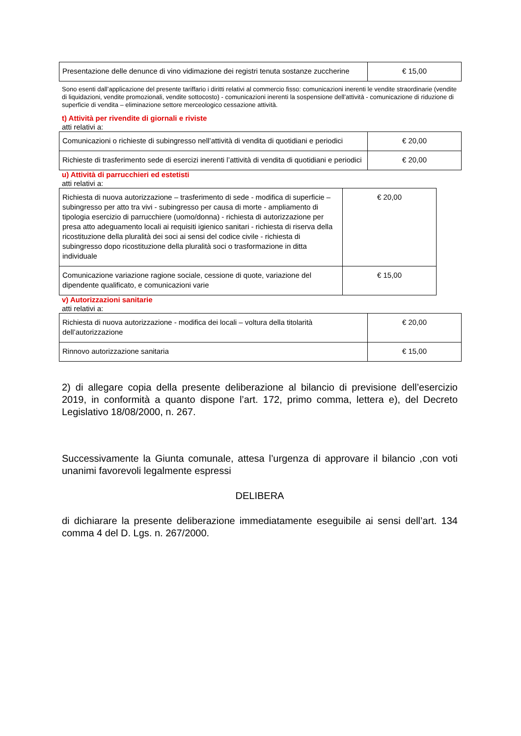| Presentazione delle denunce di vino vidimazione dei registri tenuta sostanze zuccherine | € 15,00 |
Sono esenti dall’applicazione del presente tariffario i diritti relativi al commercio fisso: comunicazioni inerenti le vendite straordinarie (vendite di liquidazioni, vendite promozionali, vendite sottocosto) - comunicazioni inerenti la sospensione dell’attività - comunicazione di riduzione di superficie di vendita – eliminazione settore merceologico cessazione attività.
t) Attività per rivendite di giornali e riviste
atti relativi a:
| Comunicazioni o richieste di subingresso nell’attività di vendita di quotidiani e periodici | € 20,00 |
| Richieste di trasferimento sede di esercizi inerenti l’attività di vendita di quotidiani e periodici | € 20,00 |
u) Attività di parrucchieri ed estetisti
atti relativi a:
| Richiesta di nuova autorizzazione – trasferimento di sede - modifica di superficie –subingresso per atto tra vivi - subingresso per causa di morte - ampliamento di tipologia esercizio di parrucchiere (uomo/donna) - richiesta di autorizzazione per presa atto adeguamento locali ai requisiti igienico sanitari - richiesta di riserva della ricostituzione della pluralità dei soci ai sensi del codice civile - richiesta di subingresso dopo ricostituzione della pluralità soci o trasformazione in ditta individuale | € 20,00 |
| Comunicazione variazione ragione sociale, cessione di quote, variazione del dipendente qualificato, e comunicazioni varie | € 15,00 |
v) Autorizzazioni sanitarie
atti relativi a:
| Richiesta di nuova autorizzazione - modifica dei locali – voltura della titolarità dell’autorizzazione | € 20,00 |
| Rinnovo autorizzazione sanitaria | € 15,00 |
2) di allegare copia della presente deliberazione al bilancio di previsione dell’esercizio 2019, in conformità a quanto dispone l’art. 172, primo comma, lettera e), del Decreto Legislativo 18/08/2000, n. 267.
Successivamente la Giunta comunale, attesa l’urgenza di approvare il bilancio ,con voti unanimi favorevoli legalmente espressi
DELIBERA
di dichiarare la presente deliberazione immediatamente eseguibile ai sensi dell’art. 134 comma 4 del D. Lgs. n. 267/2000.